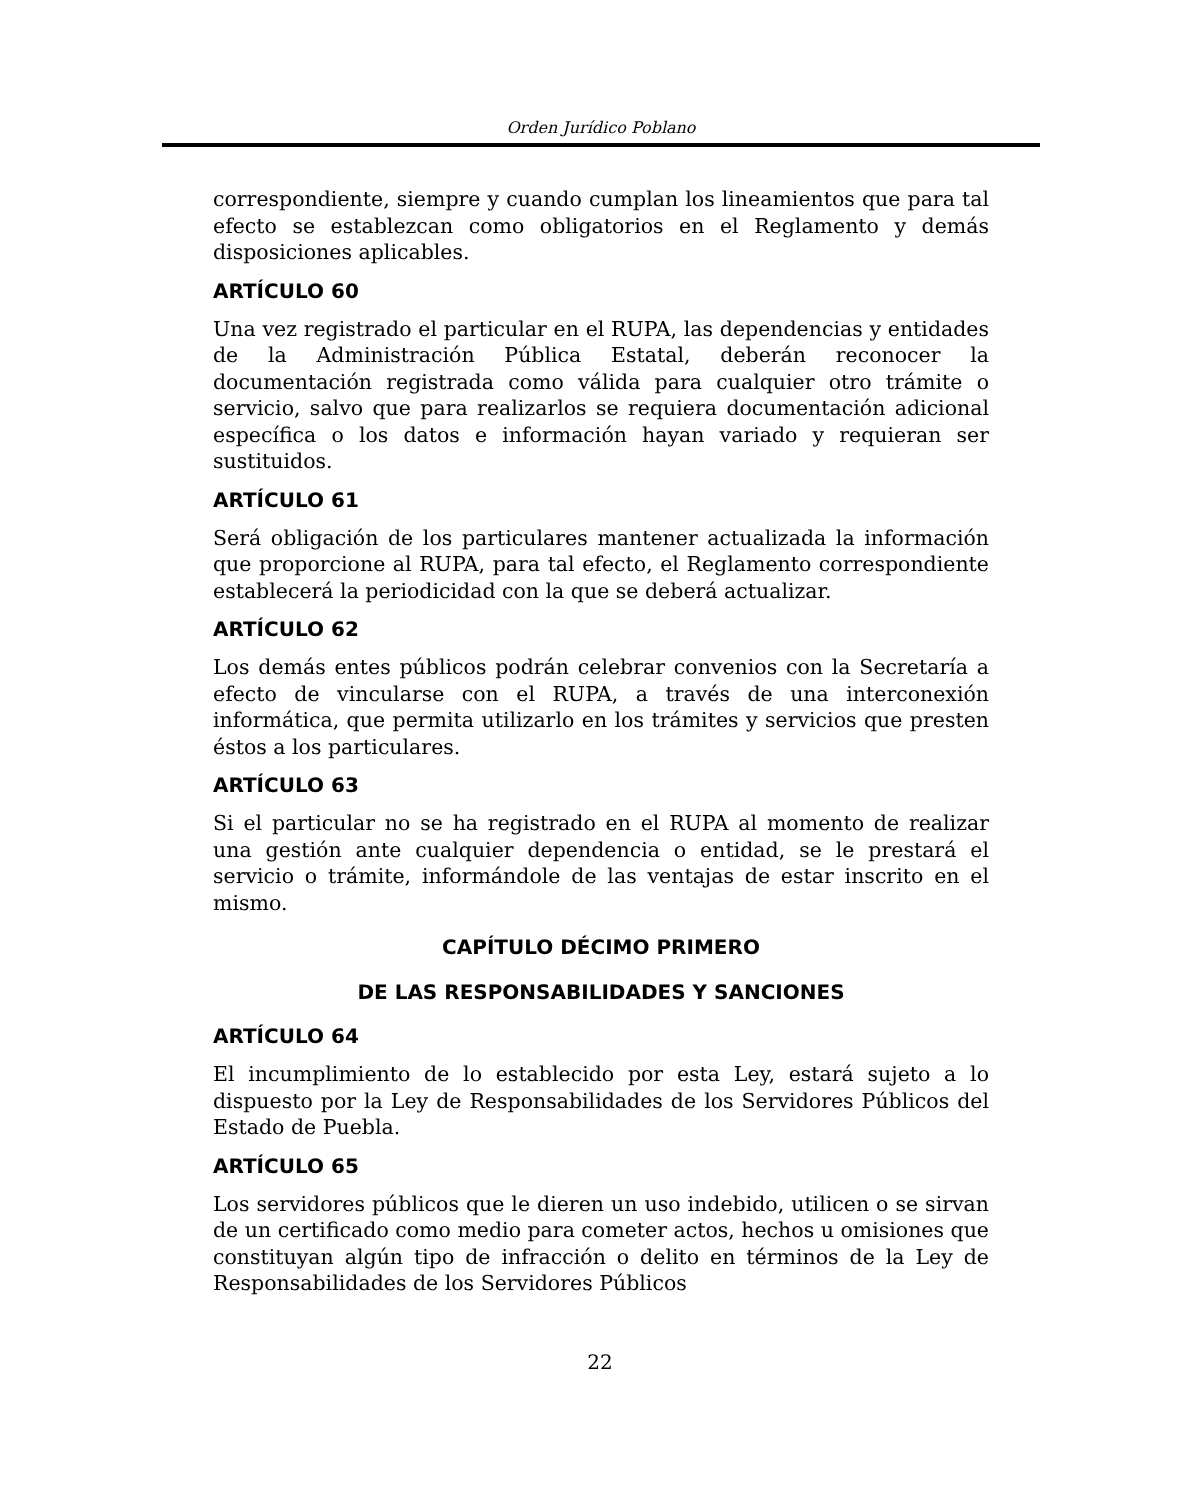Orden Jurídico Poblano
correspondiente, siempre y cuando cumplan los lineamientos que para tal efecto se establezcan como obligatorios en el Reglamento y demás disposiciones aplicables.
ARTÍCULO 60
Una vez registrado el particular en el RUPA, las dependencias y entidades de la Administración Pública Estatal, deberán reconocer la documentación registrada como válida para cualquier otro trámite o servicio, salvo que para realizarlos se requiera documentación adicional específica o los datos e información hayan variado y requieran ser sustituidos.
ARTÍCULO 61
Será obligación de los particulares mantener actualizada la información que proporcione al RUPA, para tal efecto, el Reglamento correspondiente establecerá la periodicidad con la que se deberá actualizar.
ARTÍCULO 62
Los demás entes públicos podrán celebrar convenios con la Secretaría a efecto de vincularse con el RUPA, a través de una interconexión informática, que permita utilizarlo en los trámites y servicios que presten éstos a los particulares.
ARTÍCULO 63
Si el particular no se ha registrado en el RUPA al momento de realizar una gestión ante cualquier dependencia o entidad, se le prestará el servicio o trámite, informándole de las ventajas de estar inscrito en el mismo.
CAPÍTULO DÉCIMO PRIMERO
DE LAS RESPONSABILIDADES Y SANCIONES
ARTÍCULO 64
El incumplimiento de lo establecido por esta Ley, estará sujeto a lo dispuesto por la Ley de Responsabilidades de los Servidores Públicos del Estado de Puebla.
ARTÍCULO 65
Los servidores públicos que le dieren un uso indebido, utilicen o se sirvan de un certificado como medio para cometer actos, hechos u omisiones que constituyan algún tipo de infracción o delito en términos de la Ley de Responsabilidades de los Servidores Públicos
22